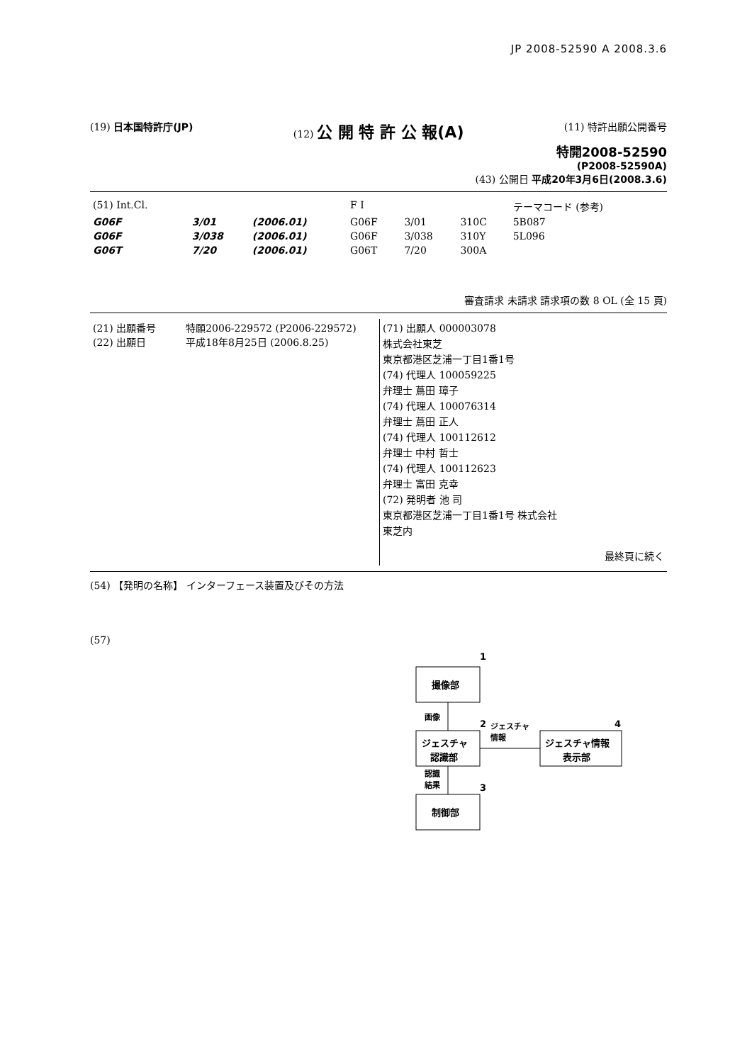JP 2008-52590 A 2008.3.6
(19) 日本国特許庁(JP) (12) 公 開 特 許 公 報(A)
(11) 特許出願公開番号
特開2008-52590
(P2008-52590A)
(43) 公開日 平成20年3月6日(2008.3.6)
| (51) Int.Cl. | | | F I | | | テーマコード (参考) |
| G06F | 3/01 | (2006.01) | G06F | 3/01 | 310C | 5B087 |
| G06F | 3/038 | (2006.01) | G06F | 3/038 | 310Y | 5L096 |
| G06T | 7/20 | (2006.01) | G06T | 7/20 | 300A | |
審査請求 未請求 請求項の数 8 OL (全 15 頁)
| (21) 出願番号 特願2006-229572 (P2006-229572) (22) 出願日 平成18年8月25日 (2006.8.25) | (71) 出願人 000003078 株式会社東芝 東京都港区芝浦一丁目1番1号 (74) 代理人 100059225 弁理士 蔦田 璋子 (74) 代理人 100076314 弁理士 蔦田 正人 (74) 代理人 100112612 弁理士 中村 哲士 (74) 代理人 100112623 弁理士 富田 克幸 (72) 発明者 池 司 東京都港区芝浦一丁目1番1号 株式会社 東芝内 最終頁に続く |
(54) 【発明の名称】 インターフェース装置及びその方法
(57)
撮像部
1
画像
2
ジェスチャ
認識部
ジェスチャ
情報
ジェスチャ情報
表示部
4
認識
結果
3
制御部